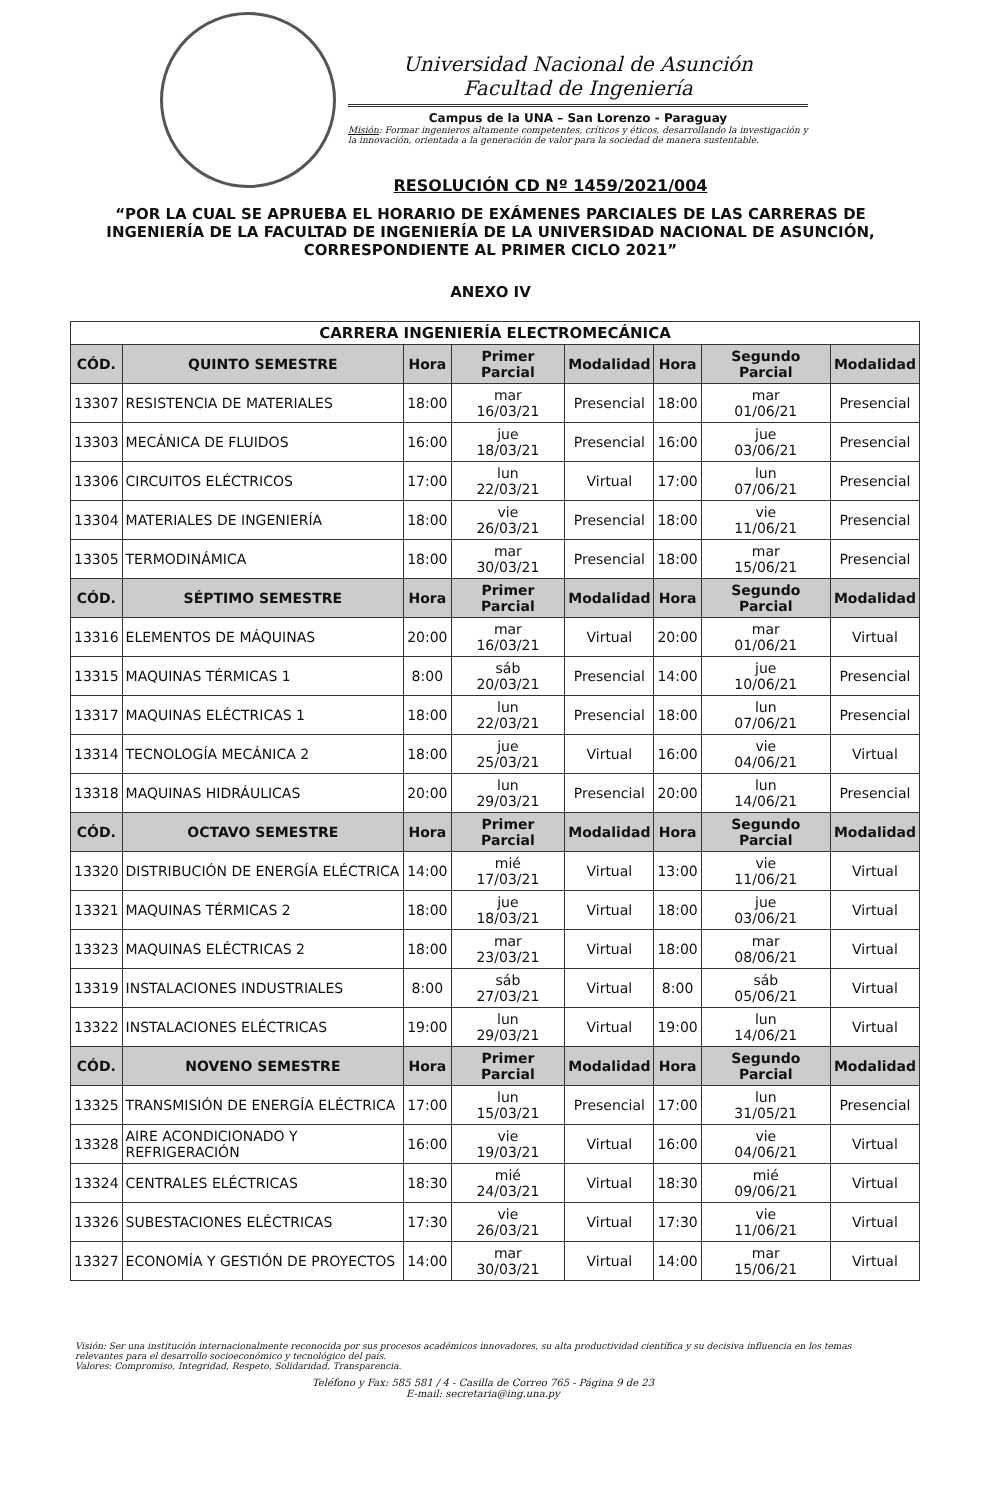Universidad Nacional de Asunción
Facultad de Ingeniería
Campus de la UNA – San Lorenzo - Paraguay
Misión: Formar ingenieros altamente competentes, críticos y éticos, desarrollando la investigación y la innovación, orientada a la generación de valor para la sociedad de manera sustentable.
RESOLUCIÓN CD Nº 1459/2021/004
“POR LA CUAL SE APRUEBA EL HORARIO DE EXÁMENES PARCIALES DE LAS CARRERAS DE INGENIERÍA DE LA FACULTAD DE INGENIERÍA DE LA UNIVERSIDAD NACIONAL DE ASUNCIÓN, CORRESPONDIENTE AL PRIMER CICLO 2021”
ANEXO IV
| CARRERA INGENIERÍA ELECTROMECÁNICA | | | | | | | |
| CÓD. | QUINTO SEMESTRE | Hora | Primer Parcial | Modalidad | Hora | Segundo Parcial | Modalidad |
| 13307 | RESISTENCIA DE MATERIALES | 18:00 | mar 16/03/21 | Presencial | 18:00 | mar 01/06/21 | Presencial |
| 13303 | MECÁNICA DE FLUIDOS | 16:00 | jue 18/03/21 | Presencial | 16:00 | jue 03/06/21 | Presencial |
| 13306 | CIRCUITOS ELÉCTRICOS | 17:00 | lun 22/03/21 | Virtual | 17:00 | lun 07/06/21 | Presencial |
| 13304 | MATERIALES DE INGENIERÍA | 18:00 | vie 26/03/21 | Presencial | 18:00 | vie 11/06/21 | Presencial |
| 13305 | TERMODINÁMICA | 18:00 | mar 30/03/21 | Presencial | 18:00 | mar 15/06/21 | Presencial |
| CÓD. | SÉPTIMO SEMESTRE | Hora | Primer Parcial | Modalidad | Hora | Segundo Parcial | Modalidad |
| 13316 | ELEMENTOS DE MÁQUINAS | 20:00 | mar 16/03/21 | Virtual | 20:00 | mar 01/06/21 | Virtual |
| 13315 | MAQUINAS TÉRMICAS 1 | 8:00 | sáb 20/03/21 | Presencial | 14:00 | jue 10/06/21 | Presencial |
| 13317 | MAQUINAS ELÉCTRICAS 1 | 18:00 | lun 22/03/21 | Presencial | 18:00 | lun 07/06/21 | Presencial |
| 13314 | TECNOLOGÍA MECÁNICA 2 | 18:00 | jue 25/03/21 | Virtual | 16:00 | vie 04/06/21 | Virtual |
| 13318 | MAQUINAS HIDRÁULICAS | 20:00 | lun 29/03/21 | Presencial | 20:00 | lun 14/06/21 | Presencial |
| CÓD. | OCTAVO SEMESTRE | Hora | Primer Parcial | Modalidad | Hora | Segundo Parcial | Modalidad |
| 13320 | DISTRIBUCIÓN DE ENERGÍA ELÉCTRICA | 14:00 | mié 17/03/21 | Virtual | 13:00 | vie 11/06/21 | Virtual |
| 13321 | MAQUINAS TÉRMICAS 2 | 18:00 | jue 18/03/21 | Virtual | 18:00 | jue 03/06/21 | Virtual |
| 13323 | MAQUINAS ELÉCTRICAS 2 | 18:00 | mar 23/03/21 | Virtual | 18:00 | mar 08/06/21 | Virtual |
| 13319 | INSTALACIONES INDUSTRIALES | 8:00 | sáb 27/03/21 | Virtual | 8:00 | sáb 05/06/21 | Virtual |
| 13322 | INSTALACIONES ELÉCTRICAS | 19:00 | lun 29/03/21 | Virtual | 19:00 | lun 14/06/21 | Virtual |
| CÓD. | NOVENO SEMESTRE | Hora | Primer Parcial | Modalidad | Hora | Segundo Parcial | Modalidad |
| 13325 | TRANSMISIÓN DE ENERGÍA ELÉCTRICA | 17:00 | lun 15/03/21 | Presencial | 17:00 | lun 31/05/21 | Presencial |
| 13328 | AIRE ACONDICIONADO Y REFRIGERACIÓN | 16:00 | vie 19/03/21 | Virtual | 16:00 | vie 04/06/21 | Virtual |
| 13324 | CENTRALES ELÉCTRICAS | 18:30 | mié 24/03/21 | Virtual | 18:30 | mié 09/06/21 | Virtual |
| 13326 | SUBESTACIONES ELÉCTRICAS | 17:30 | vie 26/03/21 | Virtual | 17:30 | vie 11/06/21 | Virtual |
| 13327 | ECONOMÍA Y GESTIÓN DE PROYECTOS | 14:00 | mar 30/03/21 | Virtual | 14:00 | mar 15/06/21 | Virtual |
Visión: Ser una institución internacionalmente reconocida por sus procesos académicos innovadores, su alta productividad científica y su decisiva influencia en los temas relevantes para el desarrollo socioeconómico y tecnológico del país.
Valores: Compromiso, Integridad, Respeto, Solidaridad, Transparencia.
Teléfono y Fax: 585 581 / 4 - Casilla de Correo 765 - Página 9 de 23
E-mail: secretaria@ing.una.py